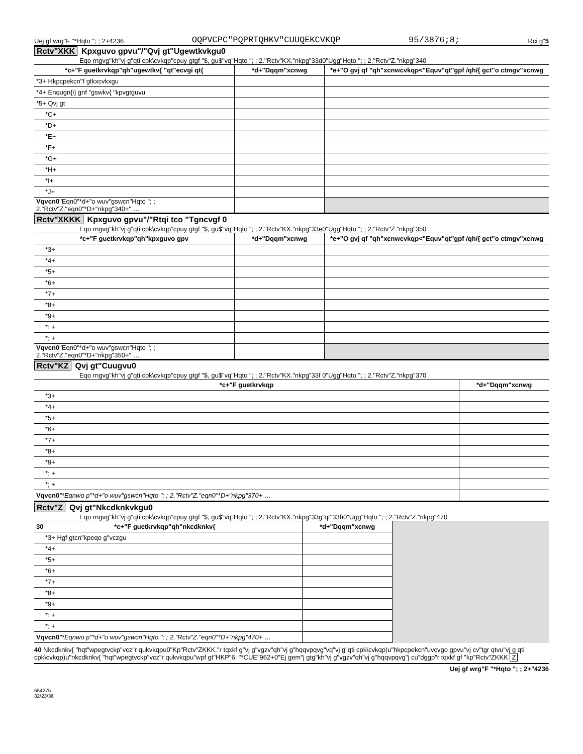Uej gf wrg"F "*Hqto "; ; 2+4236 OQPVCPC"PQPRTQHKV"CUUQEKCVKQP 95/3876;8; Rci g"5
Rctv"XKK Kpxguvo gpvu"/"Qvj gt"Ugewtkvkgu0
Eqo rngvg"kh"vj g"qti cpk\cvkqp"cpuy gtgf "$, gu$"vq"Hqto "; ; 2."Rctv"KX."nkpg"33d0"Ugg"Hqto "; ; 2."Rctv"Z."nkpg"340
| *c+"F guetkrvkqp"qh"ugewtkv{ "qt"ecvgi qt{ | *d+"Dqqm"xcnwg | *e+"O gvj qf "qh"xcnwcvkqp<"Equv"qt"gpf /qh/{ gct"o ctmgv"xcnwg |
| --- | --- | --- |
| *3+ Hkpcpekcn"f gtkxcvkxgu | | |
| *4+ Enqugn{/j gnf "gswkv{ "kpvgtguvu | | |
| *5+ Qvj gt | | |
| *C+ | | |
| *D+ | | |
| *E+ | | |
| *F+ | | |
| *G+ | | |
| *H+ | | |
| *I+ | | |
| *J+ | | |
| Vqvcn0 "Eqn0"*d+"o wuv"gswcn"Hqto "; ; 2."Rctv"Z."eqn0"*D+"nkpg"340+" … | | |
Rctv"XKKK Kpxguvo gpvu"/"Rtqi tco "Tgncvgf 0
Eqo rngvg"kh"vj g"qti cpk\cvkqp"cpuy gtgf "$, gu$"vq"Hqto "; ; 2."Rctv"KX."nkpg"33e0"Ugg"Hqto "; ; 2."Rctv"Z."nkpg"350
| *c+"F guetkrvkqp"qh"kpxguvo gpv | *d+"Dqqm"xcnwg | *e+"O gvj qf "qh"xcnwcvkqp<"Equv"qt"gpf /qh/{ gct"o ctmgv"xcnwg |
| --- | --- | --- |
| *3+ | | |
| *4+ | | |
| *5+ | | |
| *6+ | | |
| *7+ | | |
| *8+ | | |
| *9+ | | |
| *: + | | |
| *; + | | |
| Vqvcn0 "Eqn0"*d+"o wuv"gswcn"Hqto "; ; 2."Rctv"Z."eqn0"*D+"nkpg"350+" … | | |
Rctv"KZ Qvj gt"Cuugvu0
Eqo rngvg"kh"vj g"qti cpk\cvkqp"cpuy gtgf "$, gu$"vq"Hqto "; ; 2."Rctv"KX."nkpg"33f 0"Ugg"Hqto "; ; 2."Rctv"Z."nkpg"370
| *c+"F guetkrvkqp | *d+"Dqqm"xcnwg |
| --- | --- |
| *3+ | |
| *4+ | |
| *5+ | |
| *6+ | |
| *7+ | |
| *8+ | |
| *9+ | |
| *: + | |
| *; + | |
| Vqvcn0 "*Eqnwo p"*d+"o wuv"gswcn"Hqto "; ; 2."Rctv"Z."eqn0"*D+"nkpg"370+ … | |
Rctv"Z Qvj gt"Nkcdknkvkgu0
Eqo rngvg"kh"vj g"qti cpk\cvkqp"cpuy gtgf "$, gu$"vq"Hqto "; ; 2."Rctv"KX."nkpg"33g"qt"33h0"Ugg"Hqto "; ; 2."Rctv"Z."nkpg"470
| 30 *c+"F guetkrvkqp"qh"nkcdknkv{ | *d+"Dqqm"xcnwg | |
| --- | --- | --- |
| *3+ Hgf gtcn"kpeqo g"vczgu | | |
| *4+ | | |
| *5+ | | |
| *6+ | | |
| *7+ | | |
| *8+ | | |
| *9+ | | |
| *: + | | |
| *; + | | |
| Vqvcn0 "*Eqnwo p"*d+"o wuv"gswcn"Hqto "; ; 2."Rctv"Z."eqn0"*D+"nkpg"470+ … | | |
40 Nkcdknkv{ "hqt"wpegtvckp"vcz"r qukvkqpu0"Kp"Rctv"ZKKK."r tqxkf g"vj g"vgzv"qh"vj g"hqqvpqvg"vq"vj g"qti cpk\cvkqp)u"hkpcpekcn"uvcvgo gpvu"vj cv"tgr qtvu"vj g qti cpk\cvkqp)u"nkcdknkv{ "hqt"wpegtvckp"vcz"r qukvkqpu"wpf gt"HKP"6: "*CUE"962+0"Ej gem"j gtg"kh"vj g"vgzv"qh"vj g"hqqvpqvg"j cu"dggp"r tqxkf gf "kp"Rctv"ZKKK Z
Uej gf wrg"F "*Hqto "; ; 2+"4236
654275
32/23/36